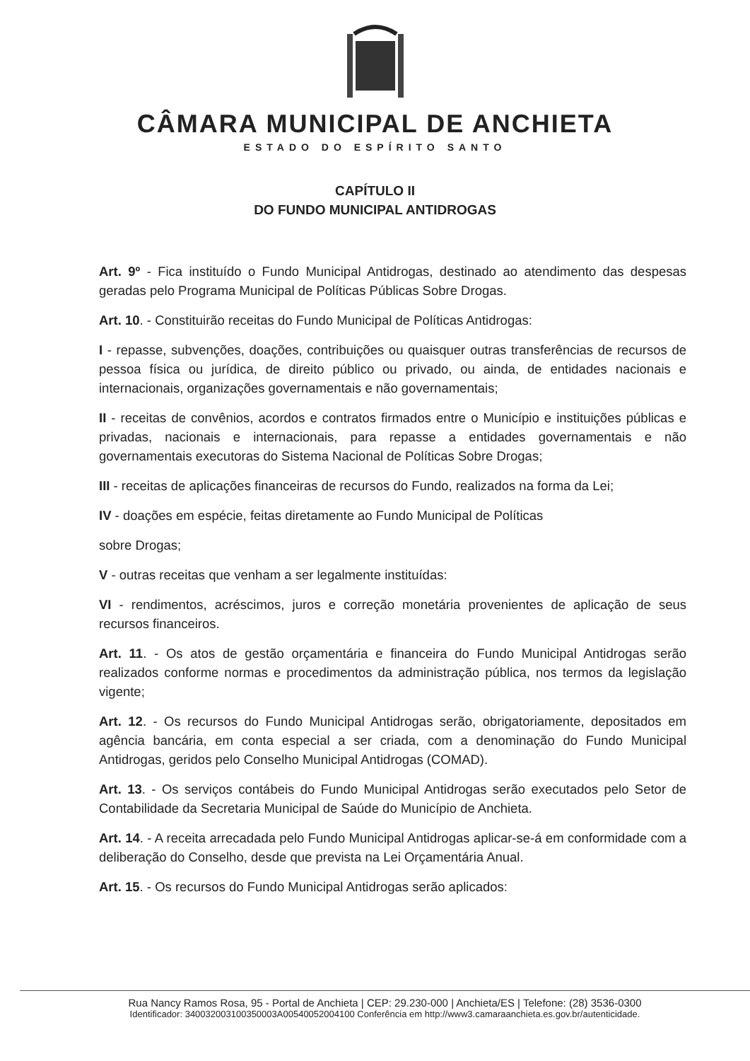CÂMARA MUNICIPAL DE ANCHIETA
ESTADO DO ESPÍRITO SANTO
CAPÍTULO II
DO FUNDO MUNICIPAL ANTIDROGAS
Art. 9º - Fica instituído o Fundo Municipal Antidrogas, destinado ao atendimento das despesas geradas pelo Programa Municipal de Políticas Públicas Sobre Drogas.
Art. 10. - Constituirão receitas do Fundo Municipal de Políticas Antidrogas:
I - repasse, subvenções, doações, contribuições ou quaisquer outras transferências de recursos de pessoa física ou jurídica, de direito público ou privado, ou ainda, de entidades nacionais e internacionais, organizações governamentais e não governamentais;
II - receitas de convênios, acordos e contratos firmados entre o Município e instituições públicas e privadas, nacionais e internacionais, para repasse a entidades governamentais e não governamentais executoras do Sistema Nacional de Políticas Sobre Drogas;
III - receitas de aplicações financeiras de recursos do Fundo, realizados na forma da Lei;
IV - doações em espécie, feitas diretamente ao Fundo Municipal de Políticas
sobre Drogas;
V - outras receitas que venham a ser legalmente instituídas:
VI - rendimentos, acréscimos, juros e correção monetária provenientes de aplicação de seus recursos financeiros.
Art. 11. - Os atos de gestão orçamentária e financeira do Fundo Municipal Antidrogas serão realizados conforme normas e procedimentos da administração pública, nos termos da legislação vigente;
Art. 12. - Os recursos do Fundo Municipal Antidrogas serão, obrigatoriamente, depositados em agência bancária, em conta especial a ser criada, com a denominação do Fundo Municipal Antidrogas, geridos pelo Conselho Municipal Antidrogas (COMAD).
Art. 13. - Os serviços contábeis do Fundo Municipal Antidrogas serão executados pelo Setor de Contabilidade da Secretaria Municipal de Saúde do Município de Anchieta.
Art. 14. - A receita arrecadada pelo Fundo Municipal Antidrogas aplicar-se-á em conformidade com a deliberação do Conselho, desde que prevista na Lei Orçamentária Anual.
Art. 15. - Os recursos do Fundo Municipal Antidrogas serão aplicados:
Rua Nancy Ramos Rosa, 95 - Portal de Anchieta | CEP: 29.230-000 | Anchieta/ES | Telefone: (28) 3536-0300
Identificador: 340032003100350003A00540052004100 Conferência em http://www3.camaraanchieta.es.gov.br/autenticidade.